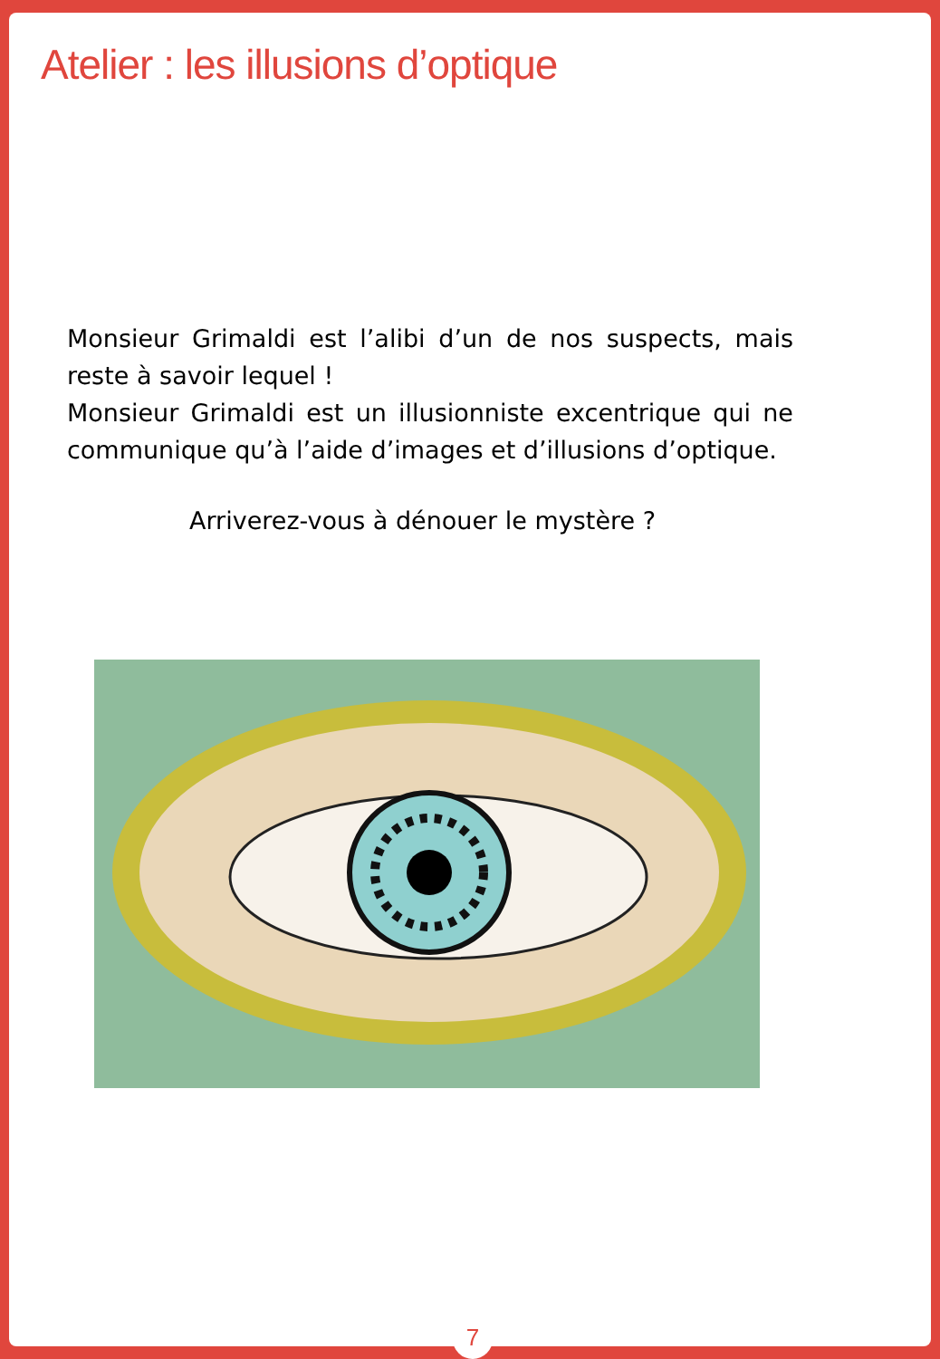Atelier : les illusions d’optique
Monsieur Grimaldi est l’alibi d’un de nos suspects, mais reste à savoir lequel !
Monsieur Grimaldi est un illusionniste excentrique qui ne communique qu’à l’aide d’images et d’illusions d’optique.
Arriverez-vous à dénouer le mystère ?
7